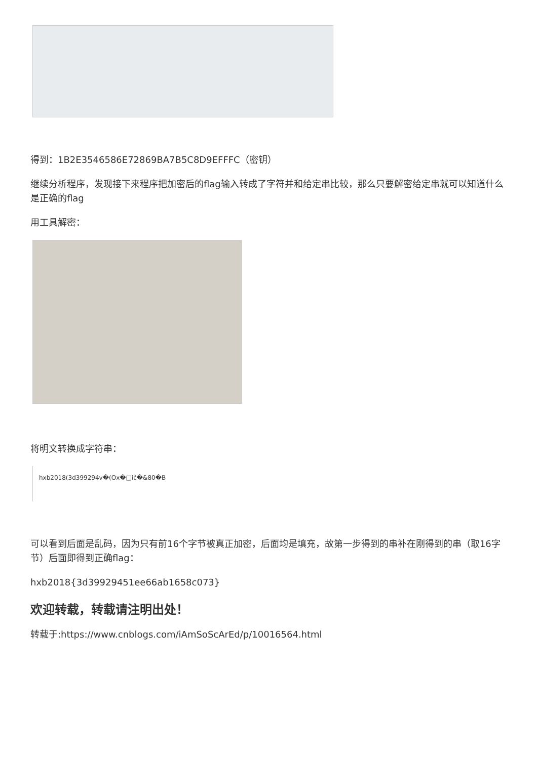得到：1B2E3546586E72869BA7B5C8D9EFFFC（密钥）
继续分析程序，发现接下来程序把加密后的flag输入转成了字符并和给定串比较，那么只要解密给定串就可以知道什么是正确的flag
用工具解密：
将明文转换成字符串：
hxb2018(3d399294v�(Ox�□ič�&80�B
可以看到后面是乱码，因为只有前16个字节被真正加密，后面均是填充，故第一步得到的串补在刚得到的串（取16字节）后面即得到正确flag：
hxb2018{3d39929451ee66ab1658c073}
欢迎转载，转载请注明出处！
转载于:https://www.cnblogs.com/iAmSoScArEd/p/10016564.html